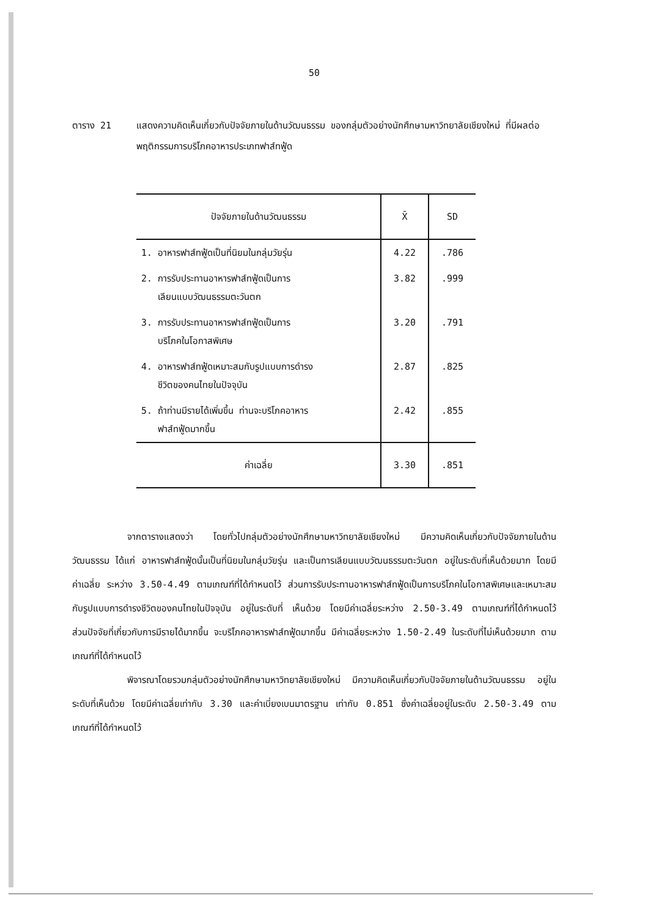50
ตาราง 21 แสดงความคิดเห็นเกี่ยวกับปัจจัยภายในด้านวัฒนธรรม ของกลุ่มตัวอย่างนักศึกษามหาวิทยาลัยเชียงใหม่ ที่มีผลต่อพฤติกรรมการบริโภคอาหารประเภทฟาส์ทฟู้ด
| ปัจจัยภายในด้านวัฒนธรรม | X̄ | SD |
| --- | --- | --- |
| 1. อาหารฟาส์ทฟู้ดเป็นที่นิยมในกลุ่มวัยรุ่น | 4.22 | .786 |
| 2. การรับประทานอาหารฟาส์ทฟู้ดเป็นการ เลียนแบบวัฒนธรรมตะวันตก | 3.82 | .999 |
| 3. การรับประทานอาหารฟาส์ทฟู้ดเป็นการ บริโภคในโอกาสพิเศษ | 3.20 | .791 |
| 4. อาหารฟาส์ทฟู้ดเหมาะสมกับรูปแบบการดำรง ชีวิตของคนไทยในปัจจุบัน | 2.87 | .825 |
| 5. ถ้าท่านมีรายได้เพิ่มขึ้น ท่านจะบริโภคอาหาร ฟาส์ทฟู้ดมากขึ้น | 2.42 | .855 |
| ค่าเฉลี่ย | 3.30 | .851 |
จากตารางแสดงว่า โดยทั่วไปกลุ่มตัวอย่างนักศึกษามหาวิทยาลัยเชียงใหม่ มีความคิดเห็นเกี่ยวกับปัจจัยภายในด้านวัฒนธรรม ได้แก่ อาหารฟาส์ทฟู้ดนั้นเป็นที่นิยมในกลุ่มวัยรุ่น และเป็นการเลียนแบบวัฒนธรรมตะวันตก อยู่ในระดับที่เห็นด้วยมาก โดยมีค่าเฉลี่ย ระหว่าง 3.50-4.49 ตามเกณฑ์ที่ได้กำหนดไว้ ส่วนการรับประทานอาหารฟาส์ทฟู้ดเป็นการบริโภคในโอกาสพิเศษและเหมาะสมกับรูปแบบการดำรงชีวิตของคนไทยในปัจจุบัน อยู่ในระดับที่ เห็นด้วย โดยมีค่าเฉลี่ยระหว่าง 2.50-3.49 ตามเกณฑ์ที่ได้กำหนดไว้ ส่วนปัจจัยที่เกี่ยวกับการมีรายได้มากขึ้น จะบริโภคอาหารฟาส์ทฟู้ดมากขึ้น มีค่าเฉลี่ยระหว่าง 1.50-2.49 ในระดับที่ไม่เห็นด้วยมาก ตามเกณฑ์ที่ได้กำหนดไว้
พิจารณาโดยรวมกลุ่มตัวอย่างนักศึกษามหาวิทยาลัยเชียงใหม่ มีความคิดเห็นเกี่ยวกับปัจจัยภายในด้านวัฒนธรรม อยู่ในระดับที่เห็นด้วย โดยมีค่าเฉลี่ยเท่ากับ 3.30 และค่าเบี่ยงเบนมาตรฐาน เท่ากับ 0.851 ซึ่งค่าเฉลี่ยอยู่ในระดับ 2.50-3.49 ตามเกณฑ์ที่ได้กำหนดไว้